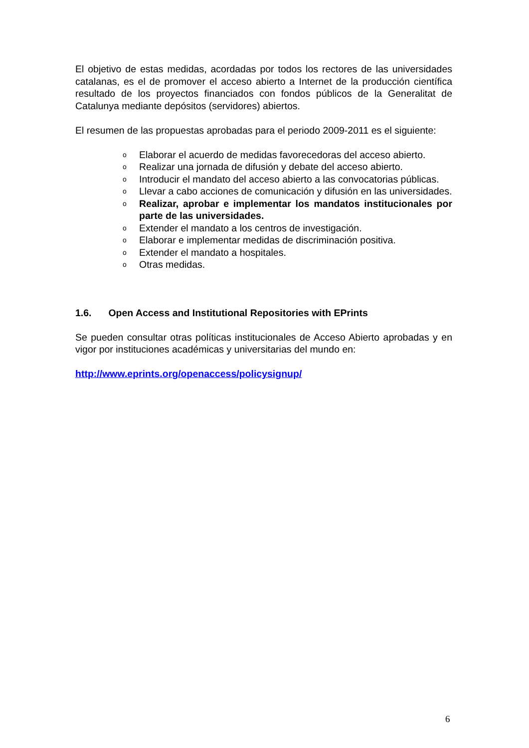El objetivo de estas medidas, acordadas por todos los rectores de las universidades catalanas, es el de promover el acceso abierto a Internet de la producción científica resultado de los proyectos financiados con fondos públicos de la Generalitat de Catalunya mediante depósitos (servidores) abiertos.
El resumen de las propuestas aprobadas para el periodo 2009-2011 es el siguiente:
o Elaborar el acuerdo de medidas favorecedoras del acceso abierto.
o Realizar una jornada de difusión y debate del acceso abierto.
o Introducir el mandato del acceso abierto a las convocatorias públicas.
o Llevar a cabo acciones de comunicación y difusión en las universidades.
o Realizar, aprobar e implementar los mandatos institucionales por parte de las universidades.
o Extender el mandato a los centros de investigación.
o Elaborar e implementar medidas de discriminación positiva.
o Extender el mandato a hospitales.
o Otras medidas.
1.6. Open Access and Institutional Repositories with EPrints
Se pueden consultar otras políticas institucionales de Acceso Abierto aprobadas y en vigor por instituciones académicas y universitarias del mundo en:
http://www.eprints.org/openaccess/policysignup/
6